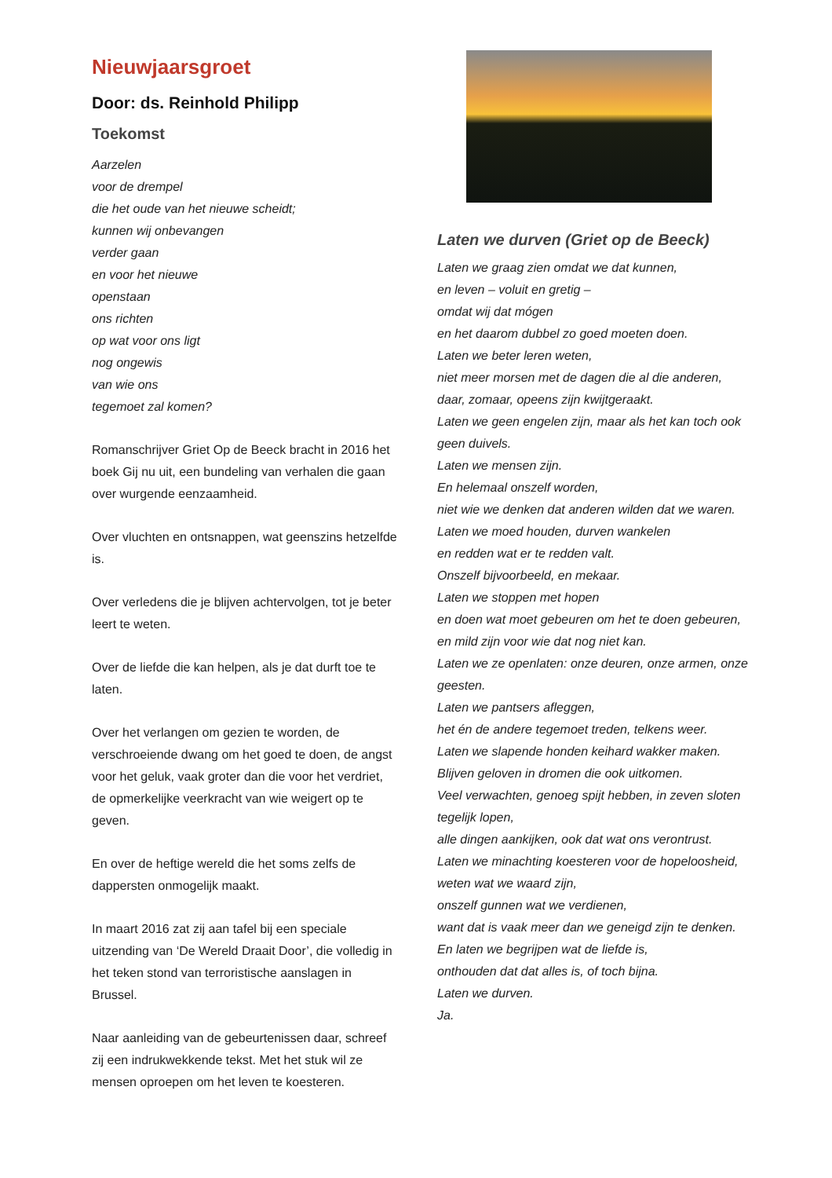Nieuwjaarsgroet
Door: ds. Reinhold Philipp
Toekomst
Aarzelen
voor de drempel
die het oude van het nieuwe scheidt;
kunnen wij onbevangen
verder gaan
en voor het nieuwe
openstaan
ons richten
op wat voor ons ligt
nog ongewis
van wie ons
tegemoet zal komen?
Romanschrijver Griet Op de Beeck bracht in 2016 het boek Gij nu uit, een bundeling van verhalen die gaan over wurgende eenzaamheid.
Over vluchten en ontsnappen, wat geenszins hetzelfde is.
Over verledens die je blijven achtervolgen, tot je beter leert te weten.
Over de liefde die kan helpen, als je dat durft toe te laten.
Over het verlangen om gezien te worden, de verschroeiende dwang om het goed te doen, de angst voor het geluk, vaak groter dan die voor het verdriet, de opmerkelijke veerkracht van wie weigert op te geven.
En over de heftige wereld die het soms zelfs de dappersten onmogelijk maakt.
In maart 2016 zat zij aan tafel bij een speciale uitzending van ‘De Wereld Draait Door’, die volledig in het teken stond van terroristische aanslagen in Brussel.
Naar aanleiding van de gebeurtenissen daar, schreef zij een indrukwekkende tekst. Met het stuk wil ze mensen oproepen om het leven te koesteren.
Laten we durven (Griet op de Beeck)
Laten we graag zien omdat we dat kunnen,
en leven – voluit en gretig –
omdat wij dat mógen
en het daarom dubbel zo goed moeten doen.
Laten we beter leren weten,
niet meer morsen met de dagen die al die anderen, daar, zomaar, opeens zijn kwijtgeraakt.
Laten we geen engelen zijn, maar als het kan toch ook geen duivels.
Laten we mensen zijn.
En helemaal onszelf worden,
niet wie we denken dat anderen wilden dat we waren.
Laten we moed houden, durven wankelen
en redden wat er te redden valt.
Onszelf bijvoorbeeld, en mekaar.
Laten we stoppen met hopen
en doen wat moet gebeuren om het te doen gebeuren,
en mild zijn voor wie dat nog niet kan.
Laten we ze openlaten: onze deuren, onze armen, onze geesten.
Laten we pantsers afleggen,
het én de andere tegemoet treden, telkens weer.
Laten we slapende honden keihard wakker maken.
Blijven geloven in dromen die ook uitkomen.
Veel verwachten, genoeg spijt hebben, in zeven sloten tegelijk lopen,
alle dingen aankijken, ook dat wat ons verontrust.
Laten we minachting koesteren voor de hopeloosheid,
weten wat we waard zijn,
onszelf gunnen wat we verdienen,
want dat is vaak meer dan we geneigd zijn te denken.
En laten we begrijpen wat de liefde is,
onthouden dat dat alles is, of toch bijna.
Laten we durven.
Ja.